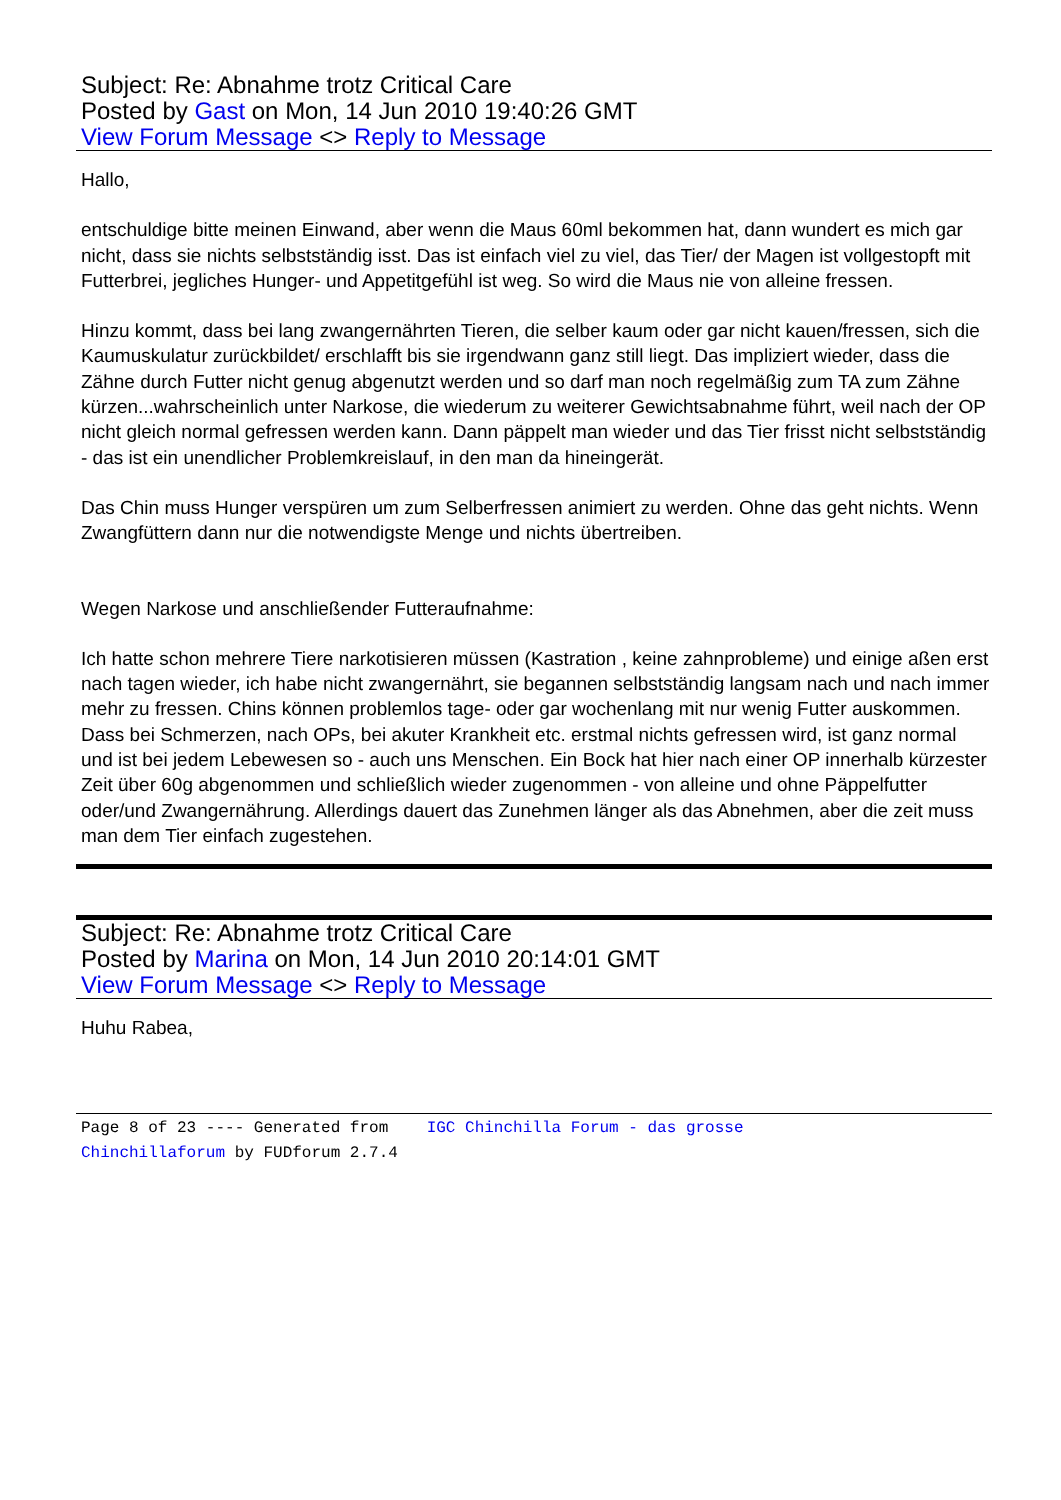Subject: Re: Abnahme trotz Critical Care
Posted by Gast on Mon, 14 Jun 2010 19:40:26 GMT
View Forum Message <> Reply to Message
Hallo,
entschuldige bitte meinen Einwand, aber wenn die Maus 60ml bekommen hat, dann wundert es mich gar nicht, dass sie nichts selbstständig isst. Das ist einfach viel zu viel, das Tier/ der Magen ist vollgestopft mit Futterbrei, jegliches Hunger- und Appetitgefühl ist weg. So wird die Maus nie von alleine fressen.
Hinzu kommt, dass bei lang zwangernährten Tieren, die selber kaum oder gar nicht kauen/fressen, sich die Kaumuskulatur zurückbildet/ erschlafft bis sie irgendwann ganz still liegt. Das impliziert wieder, dass die Zähne durch Futter nicht genug abgenutzt werden und so darf man noch regelmäßig zum TA zum Zähne kürzen...wahrscheinlich unter Narkose, die wiederum zu weiterer Gewichtsabnahme führt, weil nach der OP nicht gleich normal gefressen werden kann. Dann päppelt man wieder und das Tier frisst nicht selbstständig - das ist ein unendlicher Problemkreislauf, in den man da hineingerät.
Das Chin muss Hunger verspüren um zum Selberfressen animiert zu werden. Ohne das geht nichts. Wenn Zwangfüttern dann nur die notwendigste Menge und nichts übertreiben.
Wegen Narkose und anschließender Futteraufnahme:
Ich hatte schon mehrere Tiere narkotisieren müssen (Kastration , keine zahnprobleme) und einige aßen erst nach tagen wieder, ich habe nicht zwangernährt, sie begannen selbstständig langsam nach und nach immer mehr zu fressen. Chins können problemlos tage- oder gar wochenlang mit nur wenig Futter auskommen. Dass bei Schmerzen, nach OPs, bei akuter Krankheit etc. erstmal nichts gefressen wird, ist ganz normal und ist bei jedem Lebewesen so - auch uns Menschen. Ein Bock hat hier nach einer OP innerhalb kürzester Zeit über 60g abgenommen und schließlich wieder zugenommen - von alleine und ohne Päppelfutter oder/und Zwangernährung. Allerdings dauert das Zunehmen länger als das Abnehmen, aber die zeit muss man dem Tier einfach zugestehen.
Subject: Re: Abnahme trotz Critical Care
Posted by Marina on Mon, 14 Jun 2010 20:14:01 GMT
View Forum Message <> Reply to Message
Huhu Rabea,
Page 8 of 23 ---- Generated from IGC Chinchilla Forum - das grosse
Chinchillaforum by FUDforum 2.7.4